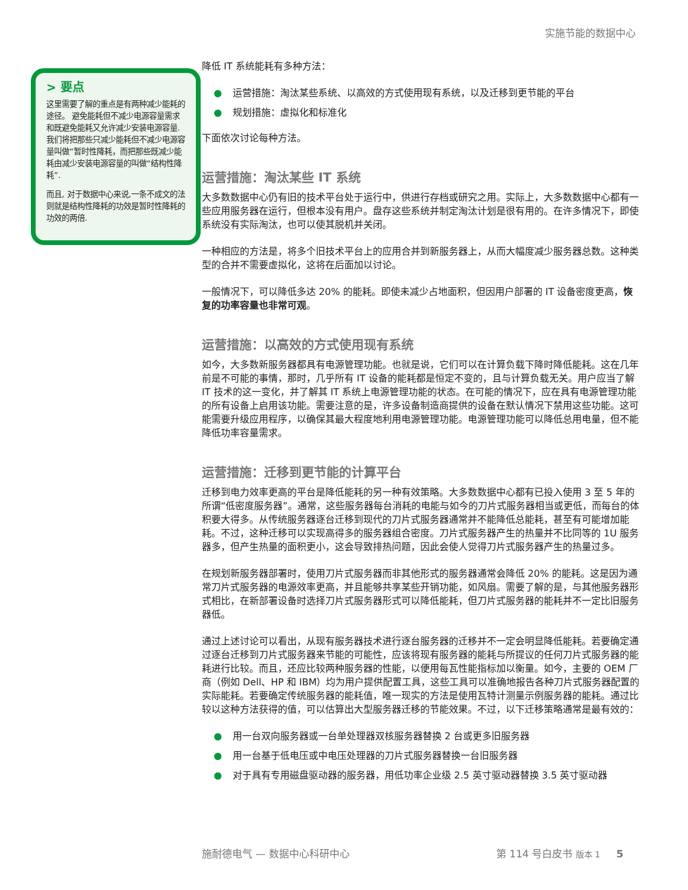实施节能的数据中心
> 要点
这里需要了解的重点是有两种减少能耗的途径。 避免能耗但不减少电源容量需求和既避免能耗又允许减少安装电源容量. 我们将把那些只减少能耗但不减少电源容量叫做“暂时性降耗，而把那些既减少能耗由减少安装电源容量的叫做“结构性降耗”.
而且, 对于数据中心来说,一条不成文的法则就是结构性降耗的功效是暂时性降耗的功效的两倍.
降低 IT 系统能耗有多种方法：
● 运营措施：淘汰某些系统、以高效的方式使用现有系统，以及迁移到更节能的平台
● 规划措施：虚拟化和标准化
下面依次讨论每种方法。
运营措施：淘汰某些 IT 系统
大多数数据中心仍有旧的技术平台处于运行中，供进行存档或研究之用。实际上，大多数数据中心都有一些应用服务器在运行，但根本没有用户。盘存这些系统并制定淘汰计划是很有用的。在许多情况下，即使系统没有实际淘汰，也可以使其脱机并关闭。
一种相应的方法是，将多个旧技术平台上的应用合并到新服务器上，从而大幅度减少服务器总数。这种类型的合并不需要虚拟化，这将在后面加以讨论。
一般情况下，可以降低多达 20% 的能耗。即使未减少占地面积，但因用户部署的 IT 设备密度更高，恢复的功率容量也非常可观。
运营措施：以高效的方式使用现有系统
如今，大多数新服务器都具有电源管理功能。也就是说，它们可以在计算负载下降时降低能耗。这在几年前是不可能的事情，那时，几乎所有 IT 设备的能耗都是恒定不变的，且与计算负载无关。用户应当了解 IT 技术的这一变化，并了解其 IT 系统上电源管理功能的状态。在可能的情况下，应在具有电源管理功能的所有设备上启用该功能。需要注意的是，许多设备制造商提供的设备在默认情况下禁用这些功能。这可能需要升级应用程序，以确保其最大程度地利用电源管理功能。电源管理功能可以降低总用电量，但不能降低功率容量需求。
运营措施：迁移到更节能的计算平台
迁移到电力效率更高的平台是降低能耗的另一种有效策略。大多数数据中心都有已投入使用 3 至 5 年的所谓“低密度服务器”。通常，这些服务器每台消耗的电能与如今的刀片式服务器相当或更低，而每台的体积要大得多。从传统服务器逐台迁移到现代的刀片式服务器通常并不能降低总能耗，甚至有可能增加能耗。不过，这种迁移可以实现高得多的服务器组合密度。刀片式服务器产生的热量并不比同等的 1U 服务器多，但产生热量的面积更小，这会导致排热问题，因此会使人觉得刀片式服务器产生的热量过多。
在规划新服务器部署时，使用刀片式服务器而非其他形式的服务器通常会降低 20% 的能耗。这是因为通常刀片式服务器的电源效率更高，并且能够共享某些开销功能，如风扇。需要了解的是，与其他服务器形式相比，在新部署设备时选择刀片式服务器形式可以降低能耗，但刀片式服务器的能耗并不一定比旧服务器低。
通过上述讨论可以看出，从现有服务器技术进行逐台服务器的迁移并不一定会明显降低能耗。若要确定通过逐台迁移到刀片式服务器来节能的可能性，应该将现有服务器的能耗与所提议的任何刀片式服务器的能耗进行比较。而且，还应比较两种服务器的性能，以便用每瓦性能指标加以衡量。如今，主要的 OEM 厂商（例如 Dell、HP 和 IBM）均为用户提供配置工具，这些工具可以准确地报告各种刀片式服务器配置的实际能耗。若要确定传统服务器的能耗值，唯一现实的方法是使用瓦特计测量示例服务器的能耗。通过比较以这种方法获得的值，可以估算出大型服务器迁移的节能效果。不过，以下迁移策略通常是最有效的：
● 用一台双向服务器或一台单处理器双核服务器替换 2 台或更多旧服务器
● 用一台基于低电压或中电压处理器的刀片式服务器替换一台旧服务器
● 对于具有专用磁盘驱动器的服务器，用低功率企业级 2.5 英寸驱动器替换 3.5 英寸驱动器
施耐德电气 — 数据中心科研中心 第 114 号白皮书 版本 1 5